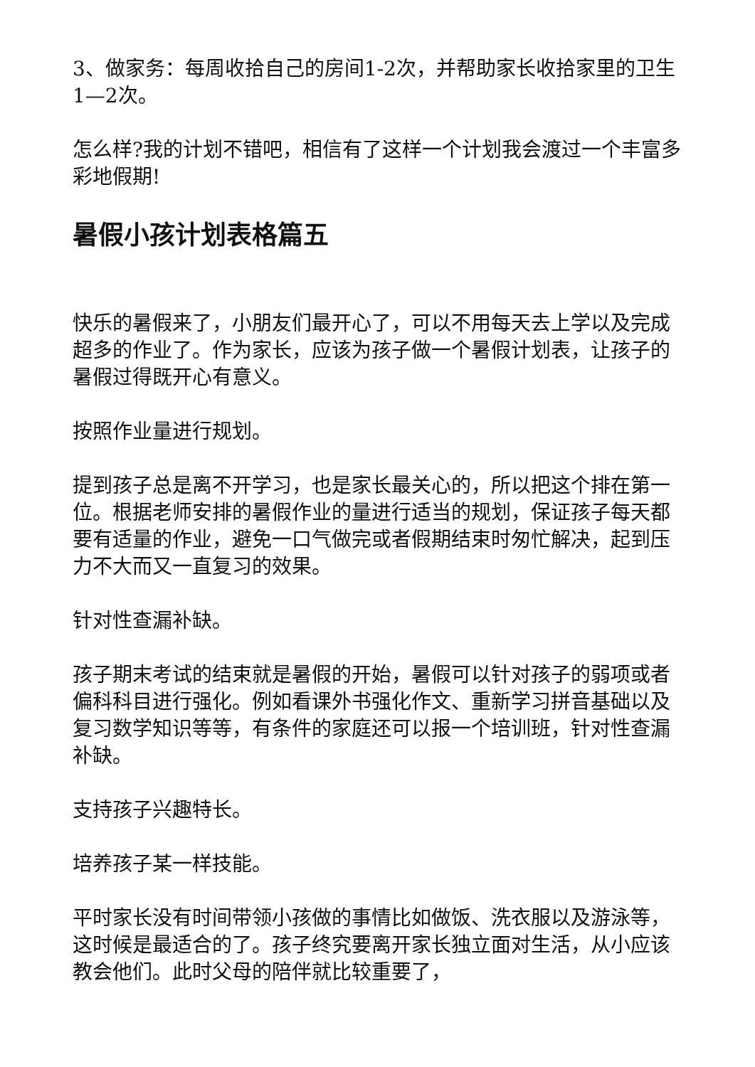3、做家务：每周收拾自己的房间1-2次，并帮助家长收拾家里的卫生1—2次。
怎么样?我的计划不错吧，相信有了这样一个计划我会渡过一个丰富多彩地假期!
暑假小孩计划表格篇五
快乐的暑假来了，小朋友们最开心了，可以不用每天去上学以及完成超多的作业了。作为家长，应该为孩子做一个暑假计划表，让孩子的暑假过得既开心有意义。
按照作业量进行规划。
提到孩子总是离不开学习，也是家长最关心的，所以把这个排在第一位。根据老师安排的暑假作业的量进行适当的规划，保证孩子每天都要有适量的作业，避免一口气做完或者假期结束时匆忙解决，起到压力不大而又一直复习的效果。
针对性查漏补缺。
孩子期末考试的结束就是暑假的开始，暑假可以针对孩子的弱项或者偏科科目进行强化。例如看课外书强化作文、重新学习拼音基础以及复习数学知识等等，有条件的家庭还可以报一个培训班，针对性查漏补缺。
支持孩子兴趣特长。
培养孩子某一样技能。
平时家长没有时间带领小孩做的事情比如做饭、洗衣服以及游泳等，这时候是最适合的了。孩子终究要离开家长独立面对生活，从小应该教会他们。此时父母的陪伴就比较重要了，